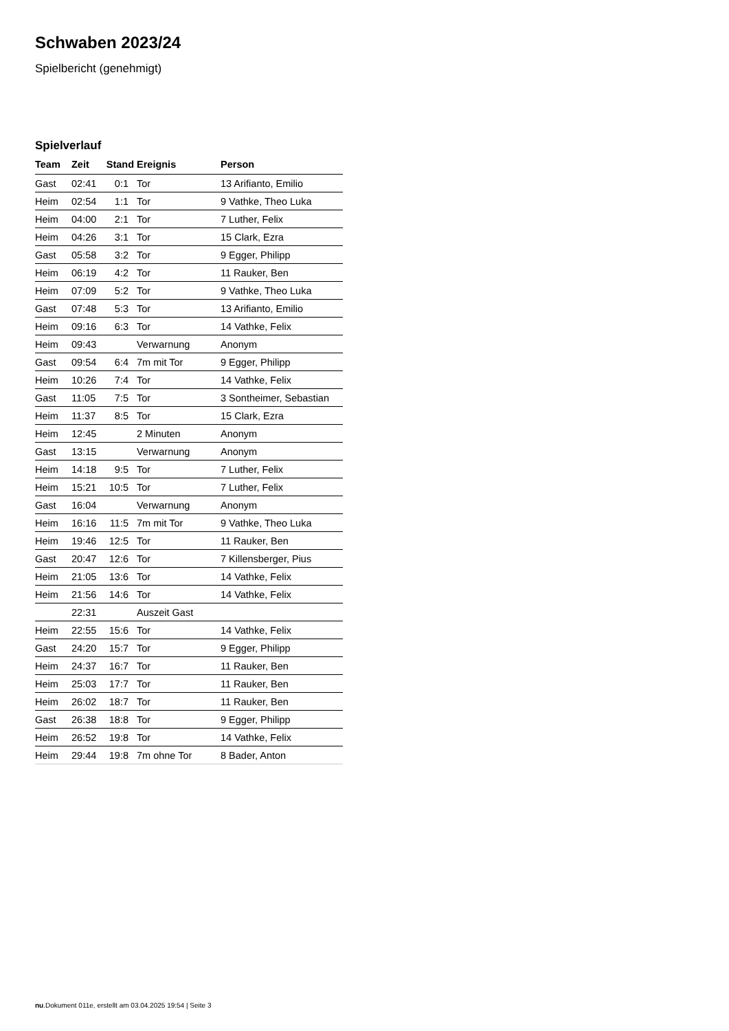Schwaben 2023/24
Spielbericht (genehmigt)
Spielverlauf
| Team | Zeit | Stand | Ereignis | Person |
| --- | --- | --- | --- | --- |
| Gast | 02:41 | 0:1 | Tor | 13 Arifianto, Emilio |
| Heim | 02:54 | 1:1 | Tor | 9 Vathke, Theo Luka |
| Heim | 04:00 | 2:1 | Tor | 7 Luther, Felix |
| Heim | 04:26 | 3:1 | Tor | 15 Clark, Ezra |
| Gast | 05:58 | 3:2 | Tor | 9 Egger, Philipp |
| Heim | 06:19 | 4:2 | Tor | 11 Rauker, Ben |
| Heim | 07:09 | 5:2 | Tor | 9 Vathke, Theo Luka |
| Gast | 07:48 | 5:3 | Tor | 13 Arifianto, Emilio |
| Heim | 09:16 | 6:3 | Tor | 14 Vathke, Felix |
| Heim | 09:43 | | Verwarnung | Anonym |
| Gast | 09:54 | 6:4 | 7m mit Tor | 9 Egger, Philipp |
| Heim | 10:26 | 7:4 | Tor | 14 Vathke, Felix |
| Gast | 11:05 | 7:5 | Tor | 3 Sontheimer, Sebastian |
| Heim | 11:37 | 8:5 | Tor | 15 Clark, Ezra |
| Heim | 12:45 | | 2 Minuten | Anonym |
| Gast | 13:15 | | Verwarnung | Anonym |
| Heim | 14:18 | 9:5 | Tor | 7 Luther, Felix |
| Heim | 15:21 | 10:5 | Tor | 7 Luther, Felix |
| Gast | 16:04 | | Verwarnung | Anonym |
| Heim | 16:16 | 11:5 | 7m mit Tor | 9 Vathke, Theo Luka |
| Heim | 19:46 | 12:5 | Tor | 11 Rauker, Ben |
| Gast | 20:47 | 12:6 | Tor | 7 Killensberger, Pius |
| Heim | 21:05 | 13:6 | Tor | 14 Vathke, Felix |
| Heim | 21:56 | 14:6 | Tor | 14 Vathke, Felix |
| | 22:31 | | Auszeit Gast | |
| Heim | 22:55 | 15:6 | Tor | 14 Vathke, Felix |
| Gast | 24:20 | 15:7 | Tor | 9 Egger, Philipp |
| Heim | 24:37 | 16:7 | Tor | 11 Rauker, Ben |
| Heim | 25:03 | 17:7 | Tor | 11 Rauker, Ben |
| Heim | 26:02 | 18:7 | Tor | 11 Rauker, Ben |
| Gast | 26:38 | 18:8 | Tor | 9 Egger, Philipp |
| Heim | 26:52 | 19:8 | Tor | 14 Vathke, Felix |
| Heim | 29:44 | 19:8 | 7m ohne Tor | 8 Bader, Anton |
nu.Dokument 011e, erstellt am 03.04.2025 19:54 | Seite 3